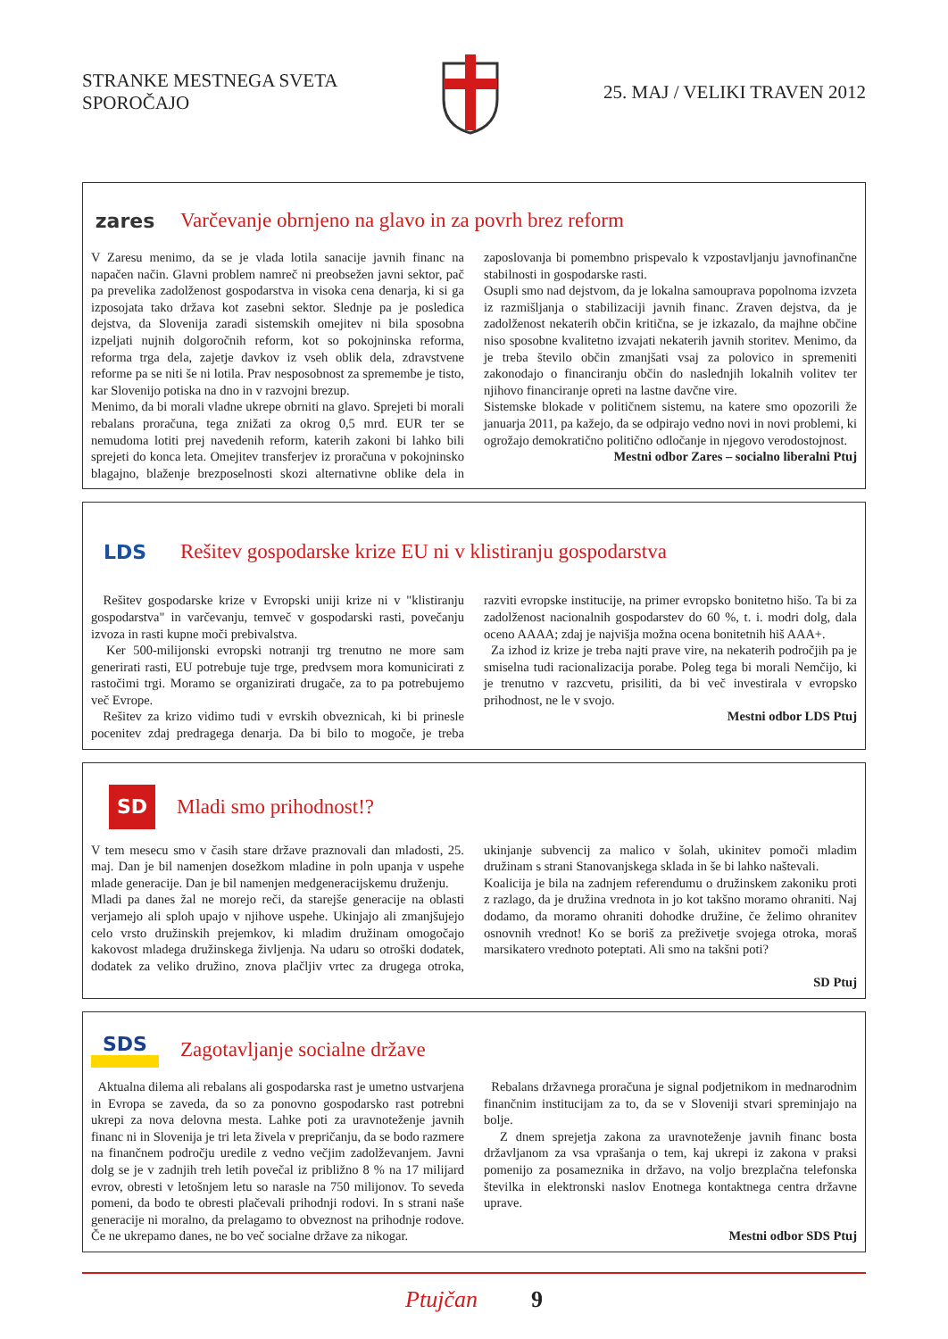STRANKE MESTNEGA SVETA
SPOROČAJO
25. MAJ / VELIKI TRAVEN 2012
zares
Varčevanje obrnjeno na glavo in za povrh brez reform
V Zaresu menimo, da se je vlada lotila sanacije javnih financ na napačen način. Glavni problem namreč ni preobsežen javni sektor, pač pa prevelika zadolženost gospodarstva in visoka cena denarja, ki si ga izposojata tako država kot zasebni sektor. Slednje pa je posledica dejstva, da Slovenija zaradi sistemskih omejitev ni bila sposobna izpeljati nujnih dolgoročnih reform, kot so pokojninska reforma, reforma trga dela, zajetje davkov iz vseh oblik dela, zdravstvene reforme pa se niti še ni lotila. Prav nesposobnost za spremembe je tisto, kar Slovenijo potiska na dno in v razvojni brezup.
Menimo, da bi morali vladne ukrepe obrniti na glavo. Sprejeti bi morali rebalans proračuna, tega znižati za okrog 0,5 mrd. EUR ter se nemudoma lotiti prej navedenih reform, katerih zakoni bi lahko bili sprejeti do konca leta. Omejitev transferjev iz proračuna v pokojninsko blagajno, blaženje brezposelnosti skozi alternativne oblike dela in zaposlovanja bi pomembno prispevalo k vzpostavljanju javnofinančne stabilnosti in gospodarske rasti.
Osupli smo nad dejstvom, da je lokalna samouprava popolnoma izvzeta iz razmišljanja o stabilizaciji javnih financ. Zraven dejstva, da je zadolženost nekaterih občin kritična, se je izkazalo, da majhne občine niso sposobne kvalitetno izvajati nekaterih javnih storitev. Menimo, da je treba število občin zmanjšati vsaj za polovico in spremeniti zakonodajo o financiranju občin do naslednjih lokalnih volitev ter njihovo financiranje opreti na lastne davčne vire.
Sistemske blokade v političnem sistemu, na katere smo opozorili že januarja 2011, pa kažejo, da se odpirajo vedno novi in novi problemi, ki ogrožajo demokratično politično odločanje in njegovo verodostojnost.
Mestni odbor Zares – socialno liberalni Ptuj
LDS
Rešitev gospodarske krize EU ni v klistiranju gospodarstva
Rešitev gospodarske krize v Evropski uniji krize ni v "klistiranju gospodarstva" in varčevanju, temveč v gospodarski rasti, povečanju izvoza in rasti kupne moči prebivalstva.
Ker 500-milijonski evropski notranji trg trenutno ne more sam generirati rasti, EU potrebuje tuje trge, predvsem mora komunicirati z rastočimi trgi. Moramo se organizirati drugače, za to pa potrebujemo več Evrope.
Rešitev za krizo vidimo tudi v evrskih obveznicah, ki bi prinesle pocenitev zdaj predragega denarja. Da bi bilo to mogoče, je treba razviti evropske institucije, na primer evropsko bonitetno hišo. Ta bi za zadolženost nacionalnih gospodarstev do 60 %, t. i. modri dolg, dala oceno AAAA; zdaj je najvišja možna ocena bonitetnih hiš AAA+.
Za izhod iz krize je treba najti prave vire, na nekaterih področjih pa je smiselna tudi racionalizacija porabe. Poleg tega bi morali Nemčijo, ki je trenutno v razcvetu, prisiliti, da bi več investirala v evropsko prihodnost, ne le v svojo.
Mestni odbor LDS Ptuj
SD
Mladi smo prihodnost!?
V tem mesecu smo v časih stare države praznovali dan mladosti, 25. maj. Dan je bil namenjen dosežkom mladine in poln upanja v uspehe mlade generacije. Dan je bil namenjen medgeneracijskemu druženju.
Mladi pa danes žal ne morejo reči, da starejše generacije na oblasti verjamejo ali sploh upajo v njihove uspehe. Ukinjajo ali zmanjšujejo celo vrsto družinskih prejemkov, ki mladim družinam omogočajo kakovost mladega družinskega življenja. Na udaru so otroški dodatek, dodatek za veliko družino, znova plačljiv vrtec za drugega otroka, ukinjanje subvencij za malico v šolah, ukinitev pomoči mladim družinam s strani Stanovanjskega sklada in še bi lahko naštevali.
Koalicija je bila na zadnjem referendumu o družinskem zakoniku proti z razlago, da je družina vrednota in jo kot takšno moramo ohraniti. Naj dodamo, da moramo ohraniti dohodke družine, če želimo ohranitev osnovnih vrednot! Ko se boriš za preživetje svojega otroka, moraš marsikatero vrednoto poteptati. Ali smo na takšni poti?
SD Ptuj
SDS Zagotavljanje socialne države
Aktualna dilema ali rebalans ali gospodarska rast je umetno ustvarjena in Evropa se zaveda, da so za ponovno gospodarsko rast potrebni ukrepi za nova delovna mesta. Lahke poti za uravnoteženje javnih financ ni in Slovenija je tri leta živela v prepričanju, da se bodo razmere na finančnem področju uredile z vedno večjim zadolževanjem. Javni dolg se je v zadnjih treh letih povečal iz približno 8 % na 17 milijard evrov, obresti v letošnjem letu so narasle na 750 milijonov. To seveda pomeni, da bodo te obresti plačevali prihodnji rodovi. In s strani naše generacije ni moralno, da prelagamo to obveznost na prihodnje rodove. Če ne ukrepamo danes, ne bo več socialne države za nikogar.
Rebalans državnega proračuna je signal podjetnikom in mednarodnim finančnim institucijam za to, da se v Sloveniji stvari spreminjajo na bolje.
Z dnem sprejetja zakona za uravnoteženje javnih financ bosta državljanom za vsa vprašanja o tem, kaj ukrepi iz zakona v praksi pomenijo za posameznika in državo, na voljo brezplačna telefonska številka in elektronski naslov Enotnega kontaktnega centra državne uprave.
Mestni odbor SDS Ptuj
Ptujčan 9